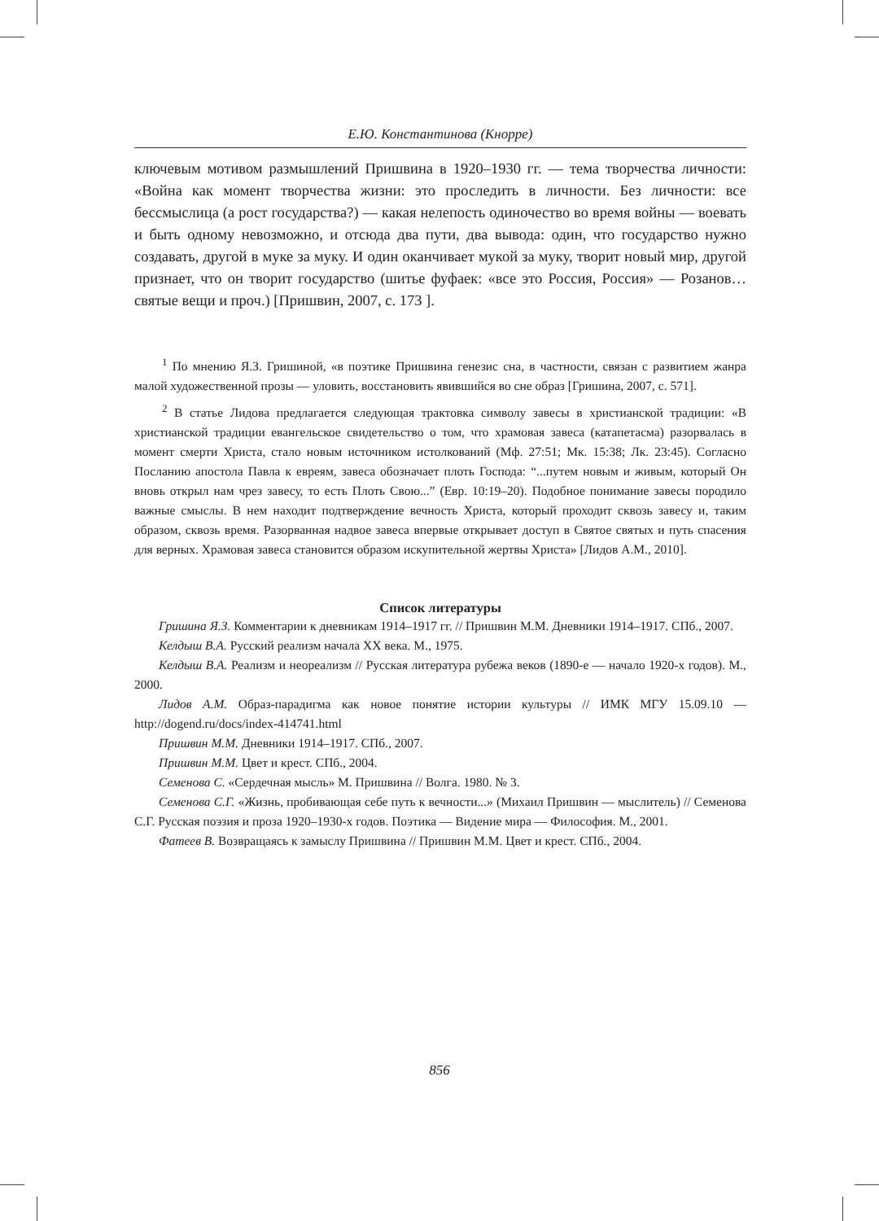Е.Ю. Константинова (Кнорре)
ключевым мотивом размышлений Пришвина в 1920–1930 гг. — тема творчества личности: «Война как момент творчества жизни: это проследить в личности. Без личности: все бессмыслица (а рост государства?) — какая нелепость одиночество во время войны — воевать и быть одному невозможно, и отсюда два пути, два вывода: один, что государство нужно создавать, другой в муке за муку. И один оканчивает мукой за муку, творит новый мир, другой признает, что он творит государство (шитье фуфаек: «все это Россия, Россия» — Розанов… святые вещи и проч.) [Пришвин, 2007, с. 173 ].
<sup>1</sup> По мнению Я.З. Гришиной, «в поэтике Пришвина генезис сна, в частности, связан с развитием жанра малой художественной прозы — уловить, восстановить явившийся во сне образ [Гришина, 2007, с. 571].
<sup>2</sup> В статье Лидова предлагается следующая трактовка символу завесы в христианской традиции: «В христианской традиции евангельское свидетельство о том, что храмовая завеса (катапетасма) разорвалась в момент смерти Христа, стало новым источником истолкований (Мф. 27:51; Мк. 15:38; Лк. 23:45). Согласно Посланию апостола Павла к евреям, завеса обозначает плоть Господа: “...путем новым и живым, который Он вновь открыл нам чрез завесу, то есть Плоть Свою...” (Евр. 10:19–20). Подобное понимание завесы породило важные смыслы. В нем находит подтверждение вечность Христа, который проходит сквозь завесу и, таким образом, сквозь время. Разорванная надвое завеса впервые открывает доступ в Святое святых и путь спасения для верных. Храмовая завеса становится образом искупительной жертвы Христа» [Лидов А.М., 2010].
Список литературы
Гришина Я.З. Комментарии к дневникам 1914–1917 гг. // Пришвин М.М. Дневники 1914–1917. СПб., 2007.
Келдыш В.А. Русский реализм начала XX века. М., 1975.
Келдыш В.А. Реализм и неореализм // Русская литература рубежа веков (1890-е — начало 1920-х годов). М., 2000.
Лидов А.М. Образ-парадигма как новое понятие истории культуры // ИМК МГУ 15.09.10 — http://dogend.ru/docs/index-414741.html
Пришвин М.М. Дневники 1914–1917. СПб., 2007.
Пришвин М.М. Цвет и крест. СПб., 2004.
Семенова С. «Сердечная мысль» М. Пришвина // Волга. 1980. № 3.
Семенова С.Г. «Жизнь, пробивающая себе путь к вечности...» (Михаил Пришвин — мыслитель) // Семенова С.Г. Русская поэзия и проза 1920–1930-х годов. Поэтика — Видение мира — Философия. М., 2001.
Фатеев В. Возвращаясь к замыслу Пришвина // Пришвин М.М. Цвет и крест. СПб., 2004.
856